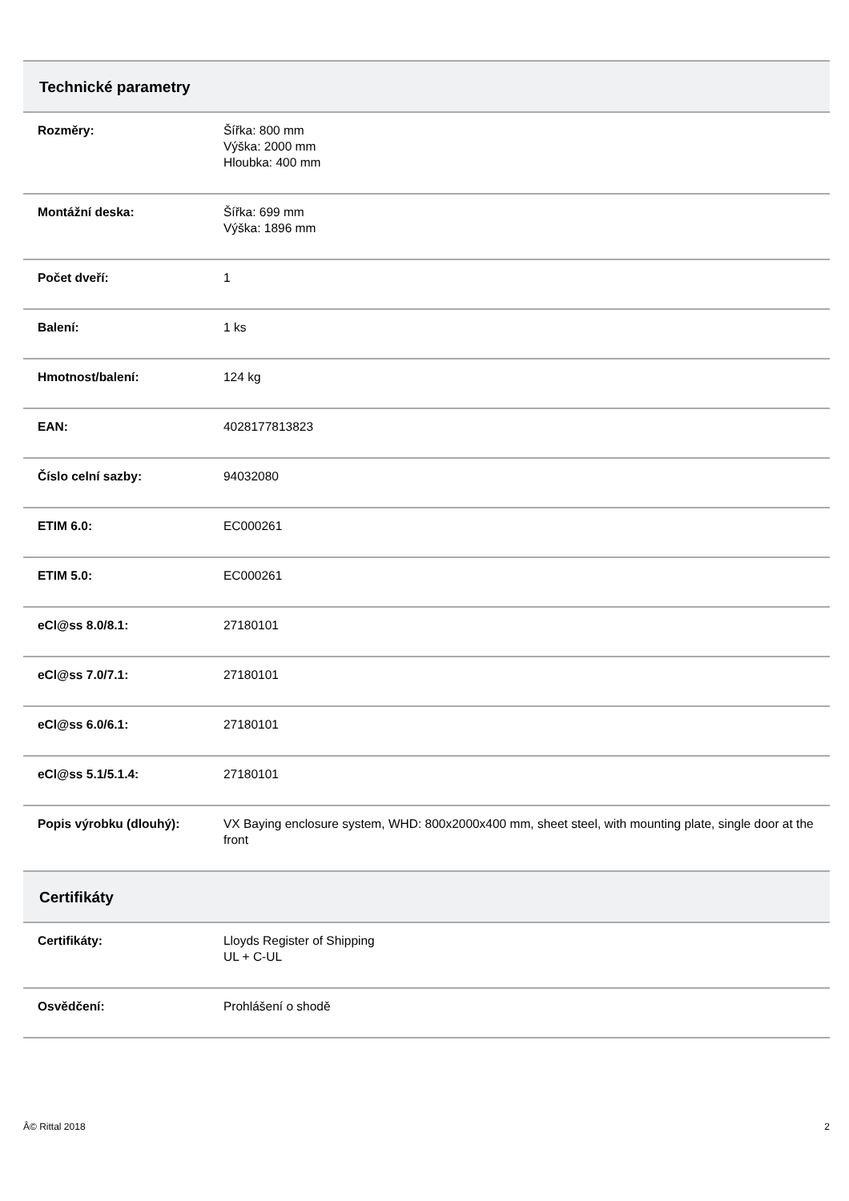| Technické parametry | |
| --- | --- |
| Rozměry: | Šířka: 800 mm Výška: 2000 mm Hloubka: 400 mm |
| Montážní deska: | Šířka: 699 mm Výška: 1896 mm |
| Počet dveří: | 1 |
| Balení: | 1 ks |
| Hmotnost/balení: | 124 kg |
| EAN: | 4028177813823 |
| Číslo celní sazby: | 94032080 |
| ETIM 6.0: | EC000261 |
| ETIM 5.0: | EC000261 |
| eCl@ss 8.0/8.1: | 27180101 |
| eCl@ss 7.0/7.1: | 27180101 |
| eCl@ss 6.0/6.1: | 27180101 |
| eCl@ss 5.1/5.1.4: | 27180101 |
| Popis výrobku (dlouhý): | VX Baying enclosure system, WHD: 800x2000x400 mm, sheet steel, with mounting plate, single door at the front |
| Certifikáty | |
| Certifikáty: | Lloyds Register of Shipping UL + C-UL |
| Osvědčení: | Prohlášení o shodě |
Â© Rittal 2018 2